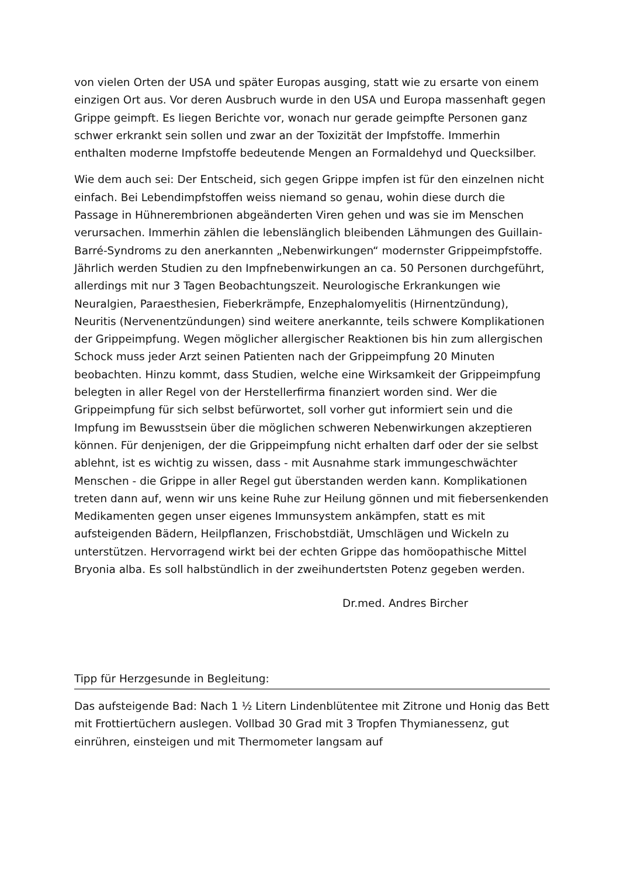von vielen Orten der USA und später Europas ausging, statt wie zu ersarte von einem einzigen Ort aus. Vor deren Ausbruch wurde in den USA und Europa massenhaft gegen Grippe geimpft. Es liegen Berichte vor, wonach nur gerade geimpfte Personen ganz schwer erkrankt sein sollen und zwar an der Toxizität der Impfstoffe. Immerhin enthalten moderne Impfstoffe bedeutende Mengen an Formaldehyd und Quecksilber.
Wie dem auch sei: Der Entscheid, sich gegen Grippe impfen ist für den einzelnen nicht einfach. Bei Lebendimpfstoffen weiss niemand so genau, wohin diese durch die Passage in Hühnerembrionen abgeänderten Viren gehen und was sie im Menschen verursachen. Immerhin zählen die lebenslänglich bleibenden Lähmungen des Guillain-Barré-Syndroms zu den anerkannten „Nebenwirkungen“ modernster Grippeimpfstoffe. Jährlich werden Studien zu den Impfnebenwirkungen an ca. 50 Personen durchgeführt, allerdings mit nur 3 Tagen Beobachtungszeit. Neurologische Erkrankungen wie Neuralgien, Paraesthesien, Fieberkrämpfe, Enzephalomyelitis (Hirnentzündung), Neuritis (Nervenentzündungen) sind weitere anerkannte, teils schwere Komplikationen der Grippeimpfung. Wegen möglicher allergischer Reaktionen bis hin zum allergischen Schock muss jeder Arzt seinen Patienten nach der Grippeimpfung 20 Minuten beobachten. Hinzu kommt, dass Studien, welche eine Wirksamkeit der Grippeimpfung belegten in aller Regel von der Herstellerfirma finanziert worden sind. Wer die Grippeimpfung für sich selbst befürwortet, soll vorher gut informiert sein und die Impfung im Bewusstsein über die möglichen schweren Nebenwirkungen akzeptieren können. Für denjenigen, der die Grippeimpfung nicht erhalten darf oder der sie selbst ablehnt, ist es wichtig zu wissen, dass - mit Ausnahme stark immungeschwächter Menschen - die Grippe in aller Regel gut überstanden werden kann. Komplikationen treten dann auf, wenn wir uns keine Ruhe zur Heilung gönnen und mit fiebersenkenden Medikamenten gegen unser eigenes Immunsystem ankämpfen, statt es mit aufsteigenden Bädern, Heilpflanzen, Frischobstdiät, Umschlägen und Wickeln zu unterstützen. Hervorragend wirkt bei der echten Grippe das homöopathische Mittel Bryonia alba. Es soll halbstündlich in der zweihundertsten Potenz gegeben werden.
Dr.med. Andres Bircher
Tipp für Herzgesunde in Begleitung:
Das aufsteigende Bad: Nach 1 ½ Litern Lindenblütentee mit Zitrone und Honig das Bett mit Frottiertüchern auslegen. Vollbad 30 Grad mit 3 Tropfen Thymianessenz, gut einrühren, einsteigen und mit Thermometer langsam auf